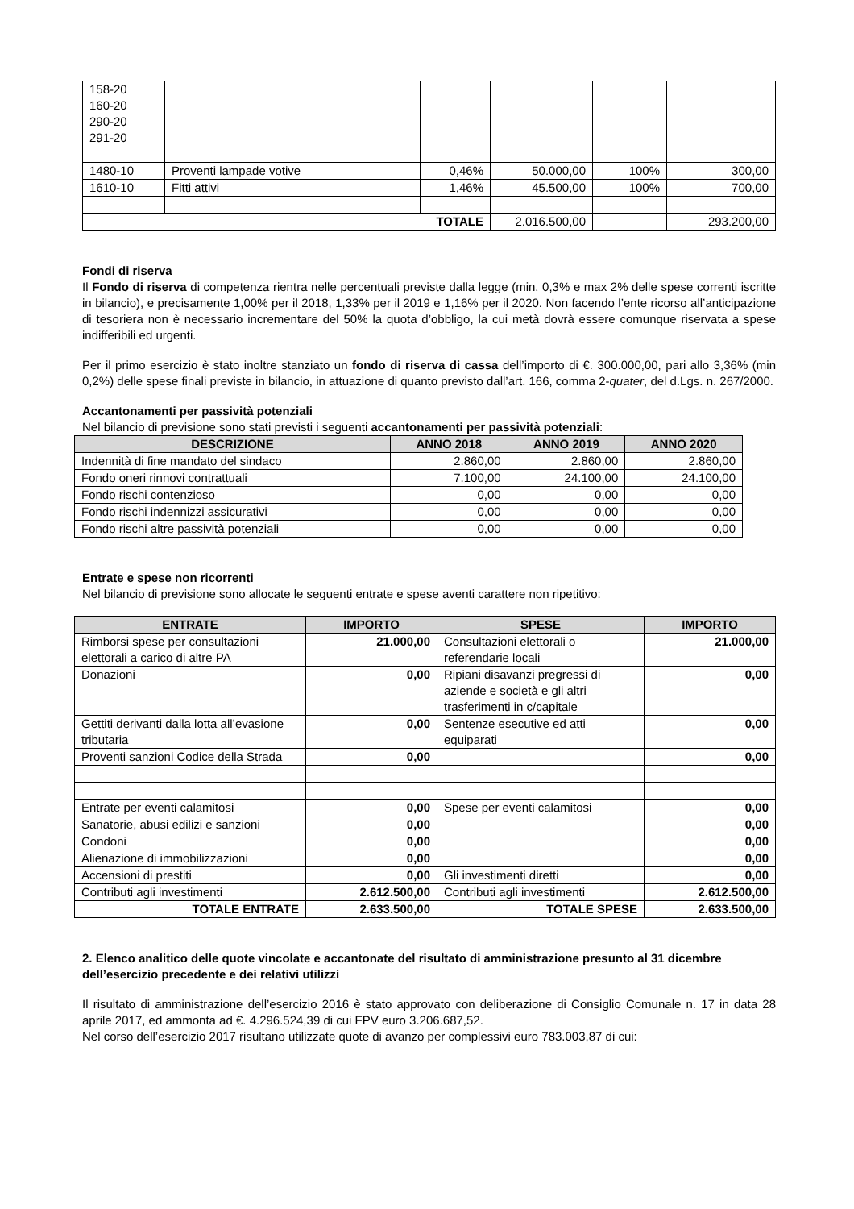| 158-20 160-20 290-20 291-20 | | | | | |
| 1480-10 | Proventi lampade votive | 0,46% | 50.000,00 | 100% | 300,00 |
| 1610-10 | Fitti attivi | 1,46% | 45.500,00 | 100% | 700,00 |
| TOTALE | | | 2.016.500,00 | | 293.200,00 |
Fondi di riserva
Il Fondo di riserva di competenza rientra nelle percentuali previste dalla legge (min. 0,3% e max 2% delle spese correnti iscritte in bilancio), e precisamente 1,00% per il 2018, 1,33% per il 2019 e 1,16% per il 2020. Non facendo l’ente ricorso all’anticipazione di tesoriera non è necessario incrementare del 50% la quota d’obbligo, la cui metà dovrà essere comunque riservata a spese indifferibili ed urgenti.
Per il primo esercizio è stato inoltre stanziato un fondo di riserva di cassa dell’importo di €. 300.000,00, pari allo 3,36% (min 0,2%) delle spese finali previste in bilancio, in attuazione di quanto previsto dall’art. 166, comma 2-quater, del d.Lgs. n. 267/2000.
Accantonamenti per passività potenziali
Nel bilancio di previsione sono stati previsti i seguenti accantonamenti per passività potenziali:
| DESCRIZIONE | ANNO 2018 | ANNO 2019 | ANNO 2020 |
| --- | --- | --- | --- |
| Indennità di fine mandato del sindaco | 2.860,00 | 2.860,00 | 2.860,00 |
| Fondo oneri rinnovi contrattuali | 7.100,00 | 24.100,00 | 24.100,00 |
| Fondo rischi contenzioso | 0,00 | 0,00 | 0,00 |
| Fondo rischi indennizzi assicurativi | 0,00 | 0,00 | 0,00 |
| Fondo rischi altre passività potenziali | 0,00 | 0,00 | 0,00 |
Entrate e spese non ricorrenti
Nel bilancio di previsione sono allocate le seguenti entrate e spese aventi carattere non ripetitivo:
| ENTRATE | IMPORTO | SPESE | IMPORTO |
| --- | --- | --- | --- |
| Rimborsi spese per consultazioni elettorali a carico di altre PA | 21.000,00 | Consultazioni elettorali o referendarie locali | 21.000,00 |
| Donazioni | 0,00 | Ripiani disavanzi pregressi di aziende e società e gli altri trasferimenti in c/capitale | 0,00 |
| Gettiti derivanti dalla lotta all’evasione tributaria | 0,00 | Sentenze esecutive ed atti equiparati | 0,00 |
| Proventi sanzioni Codice della Strada | 0,00 | | 0,00 |
| Entrate per eventi calamitosi | 0,00 | Spese per eventi calamitosi | 0,00 |
| Sanatorie, abusi edilizi e sanzioni | 0,00 | | 0,00 |
| Condoni | 0,00 | | 0,00 |
| Alienazione di immobilizzazioni | 0,00 | | 0,00 |
| Accensioni di prestiti | 0,00 | Gli investimenti diretti | 0,00 |
| Contributi agli investimenti | 2.612.500,00 | Contributi agli investimenti | 2.612.500,00 |
| TOTALE ENTRATE | 2.633.500,00 | TOTALE SPESE | 2.633.500,00 |
2. Elenco analitico delle quote vincolate e accantonate del risultato di amministrazione presunto al 31 dicembre dell’esercizio precedente e dei relativi utilizzi
Il risultato di amministrazione dell’esercizio 2016 è stato approvato con deliberazione di Consiglio Comunale n. 17 in data 28 aprile 2017, ed ammonta ad €. 4.296.524,39 di cui FPV euro 3.206.687,52.
Nel corso dell’esercizio 2017 risultano utilizzate quote di avanzo per complessivi euro 783.003,87 di cui: